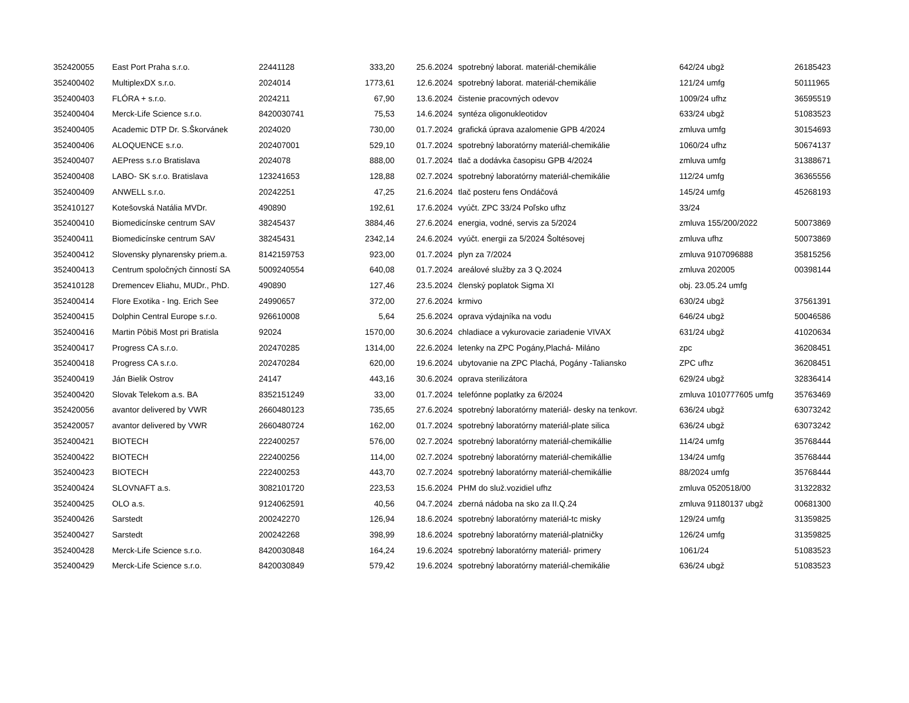| 352420055 | East Port Praha s.r.o. | 22441128 | 333,20 | 25.6.2024 | spotrebný laborat. materiál-chemikálie | 642/24 ubgž | 26185423 |
| 352400402 | MultiplexDX s.r.o. | 2024014 | 1773,61 | 12.6.2024 | spotrebný laborat. materiál-chemikálie | 121/24 umfg | 50111965 |
| 352400403 | FLÓRA + s.r.o. | 2024211 | 67,90 | 13.6.2024 | čistenie pracovných odevov | 1009/24 ufhz | 36595519 |
| 352400404 | Merck-Life Science s.r.o. | 8420030741 | 75,53 | 14.6.2024 | syntéza oligonukleotidov | 633/24 ubgž | 51083523 |
| 352400405 | Academic DTP Dr. S.Škorvánek | 2024020 | 730,00 | 01.7.2024 | grafická úprava azalomenie GPB 4/2024 | zmluva umfg | 30154693 |
| 352400406 | ALOQUENCE s.r.o. | 202407001 | 529,10 | 01.7.2024 | spotrebný laboratórny materiál-chemikálie | 1060/24 ufhz | 50674137 |
| 352400407 | AEPress s.r.o Bratislava | 2024078 | 888,00 | 01.7.2024 | tlač a dodávka časopisu GPB 4/2024 | zmluva umfg | 31388671 |
| 352400408 | LABO- SK s.r.o. Bratislava | 123241653 | 128,88 | 02.7.2024 | spotrebný laboratórny materiál-chemikálie | 112/24 umfg | 36365556 |
| 352400409 | ANWELL s.r.o. | 20242251 | 47,25 | 21.6.2024 | tlač posteru fens Ondáčová | 145/24 umfg | 45268193 |
| 352410127 | Kotešovská Natália MVDr. | 490890 | 192,61 | 17.6.2024 | vyúčt. ZPC 33/24 Poľsko ufhz | 33/24 | |
| 352400410 | Biomedicínske centrum SAV | 38245437 | 3884,46 | 27.6.2024 | energia, vodné, servis za 5/2024 | zmluva 155/200/2022 | 50073869 |
| 352400411 | Biomedicínske centrum SAV | 38245431 | 2342,14 | 24.6.2024 | vyúčt. energii za 5/2024 Šoltésovej | zmluva ufhz | 50073869 |
| 352400412 | Slovensky plynarensky priem.a. | 8142159753 | 923,00 | 01.7.2024 | plyn za 7/2024 | zmluva 9107096888 | 35815256 |
| 352400413 | Centrum spoločných činností SA | 5009240554 | 640,08 | 01.7.2024 | areálové služby za 3 Q.2024 | zmluva 202005 | 00398144 |
| 352410128 | Dremencev Eliahu, MUDr., PhD. | 490890 | 127,46 | 23.5.2024 | členský poplatok Sigma XI | obj. 23.05.24 umfg | |
| 352400414 | Flore Exotika - Ing. Erich See | 24990657 | 372,00 | 27.6.2024 | krmivo | 630/24 ubgž | 37561391 |
| 352400415 | Dolphin Central Europe s.r.o. | 926610008 | 5,64 | 25.6.2024 | oprava výdajníka na vodu | 646/24 ubgž | 50046586 |
| 352400416 | Martin Pôbiš Most pri Bratisla | 92024 | 1570,00 | 30.6.2024 | chladiace a vykurovacie zariadenie VIVAX | 631/24 ubgž | 41020634 |
| 352400417 | Progress CA s.r.o. | 202470285 | 1314,00 | 22.6.2024 | letenky na ZPC Pogány,Plachá- Miláno | zpc | 36208451 |
| 352400418 | Progress CA s.r.o. | 202470284 | 620,00 | 19.6.2024 | ubytovanie na ZPC Plachá, Pogány -Taliansko | ZPC ufhz | 36208451 |
| 352400419 | Ján Bielik Ostrov | 24147 | 443,16 | 30.6.2024 | oprava sterilizátora | 629/24 ubgž | 32836414 |
| 352400420 | Slovak Telekom a.s. BA | 8352151249 | 33,00 | 01.7.2024 | telefónne poplatky za 6/2024 | zmluva 1010777605 umfg | 35763469 |
| 352420056 | avantor delivered by VWR | 2660480123 | 735,65 | 27.6.2024 | spotrebný laboratórny materiál- desky na tenkovr. | 636/24 ubgž | 63073242 |
| 352420057 | avantor delivered by VWR | 2660480724 | 162,00 | 01.7.2024 | spotrebný laboratórny materiál-plate silica | 636/24 ubgž | 63073242 |
| 352400421 | BIOTECH | 222400257 | 576,00 | 02.7.2024 | spotrebný laboratórny materiál-chemikállie | 114/24 umfg | 35768444 |
| 352400422 | BIOTECH | 222400256 | 114,00 | 02.7.2024 | spotrebný laboratórny materiál-chemikállie | 134/24 umfg | 35768444 |
| 352400423 | BIOTECH | 222400253 | 443,70 | 02.7.2024 | spotrebný laboratórny materiál-chemikállie | 88/2024 umfg | 35768444 |
| 352400424 | SLOVNAFT a.s. | 3082101720 | 223,53 | 15.6.2024 | PHM do služ.vozidiel ufhz | zmluva 0520518/00 | 31322832 |
| 352400425 | OLO a.s. | 9124062591 | 40,56 | 04.7.2024 | zberná nádoba na sko za II.Q.24 | zmluva 91180137 ubgž | 00681300 |
| 352400426 | Sarstedt | 200242270 | 126,94 | 18.6.2024 | spotrebný laboratórny materiál-tc misky | 129/24 umfg | 31359825 |
| 352400427 | Sarstedt | 200242268 | 398,99 | 18.6.2024 | spotrebný laboratórny materiál-platničky | 126/24 umfg | 31359825 |
| 352400428 | Merck-Life Science s.r.o. | 8420030848 | 164,24 | 19.6.2024 | spotrebný laboratórny materiál- primery | 1061/24 | 51083523 |
| 352400429 | Merck-Life Science s.r.o. | 8420030849 | 579,42 | 19.6.2024 | spotrebný laboratórny materiál-chemikálie | 636/24 ubgž | 51083523 |